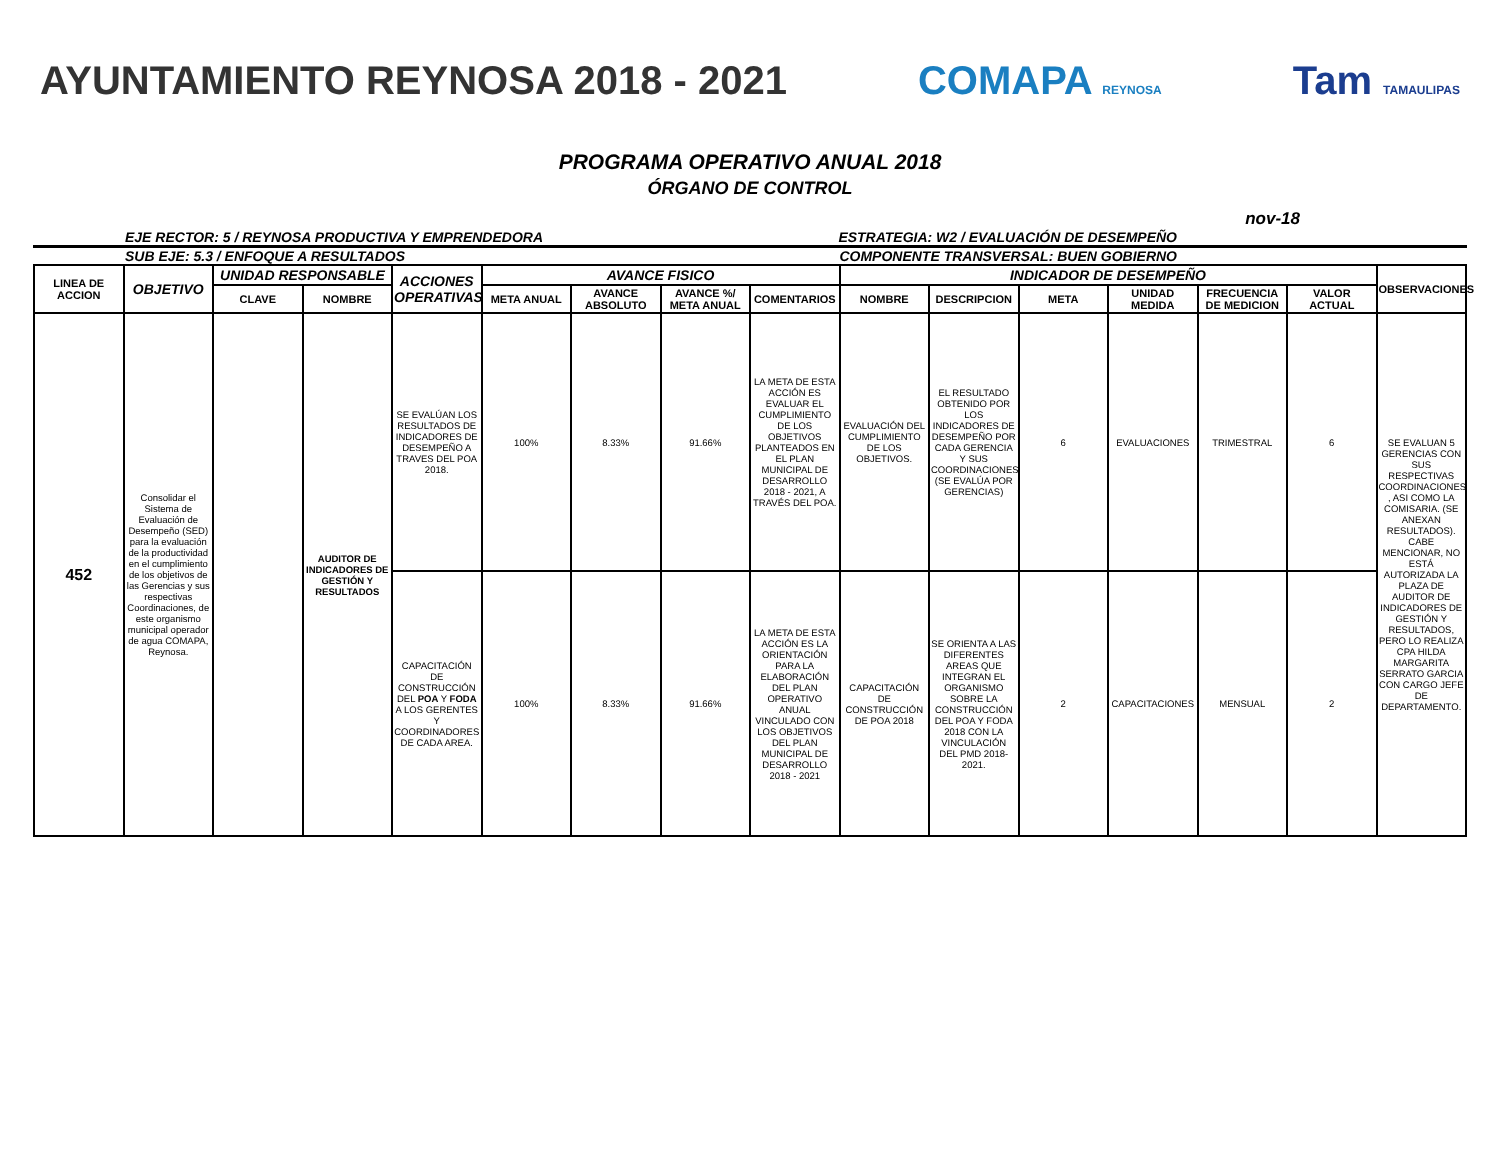AYUNTAMIENTO REYNOSA 2018 - 2021 COMAPA REYNOSA Tam TAMAULIPAS
PROGRAMA OPERATIVO ANUAL 2018
ÓRGANO DE CONTROL
nov-18
EJE RECTOR: 5 / REYNOSA PRODUCTIVA Y EMPRENDEDORA ESTRATEGIA: W2 / EVALUACIÓN DE DESEMPEÑO
SUB EJE: 5.3 / ENFOQUE A RESULTADOS COMPONENTE TRANSVERSAL: BUEN GOBIERNO
| LINEA DE ACCION | OBJETIVO | UNIDAD RESPONSABLE | | ACCIONES OPERATIVAS | AVANCE FISICO | | | | INDICADOR DE DESEMPEÑO | | | | | | OBSERVACIONES |
| --- | --- | --- | --- | --- | --- | --- | --- | --- | --- | --- | --- | --- | --- | --- | --- |
| | | CLAVE | NOMBRE | | META ANUAL | AVANCE ABSOLUTO | AVANCE %/ META ANUAL | COMENTARIOS | NOMBRE | DESCRIPCION | META | UNIDAD MEDIDA | FRECUENCIA DE MEDICION | VALOR ACTUAL | |
| 452 | Consolidar el Sistema de Evaluación de Desempeño (SED) para la evaluación de la productividad en el cumplimiento de los objetivos de las Gerencias y sus respectivas Coordinaciones, de este organismo municipal operador de agua COMAPA, Reynosa. | | AUDITOR DE INDICADORES DE GESTIÓN Y RESULTADOS | SE EVALÚAN LOS RESULTADOS DE INDICADORES DE DESEMPEÑO A TRAVES DEL POA 2018. | 100% | 8.33% | 91.66% | LA META DE ESTA ACCIÓN ES EVALUAR EL CUMPLIMIENTO DE LOS OBJETIVOS PLANTEADOS EN EL PLAN MUNICIPAL DE DESARROLLO 2018 - 2021, A TRAVÉS DEL POA. | EVALUACIÓN DEL CUMPLIMIENTO DE LOS OBJETIVOS. | EL RESULTADO OBTENIDO POR LOS INDICADORES DE DESEMPEÑO POR CADA GERENCIA Y SUS COORDINACIONES (SE EVALÚA POR GERENCIAS) | 6 | EVALUACIONES | TRIMESTRAL | 6 | SE EVALUAN 5 GERENCIAS CON SUS RESPECTIVAS COORDINACIONES , ASI COMO LA COMISARIA. (SE ANEXAN RESULTADOS). CABE MENCIONAR, NO ESTÁ AUTORIZADA LA PLAZA DE AUDITOR DE INDICADORES DE GESTIÓN Y RESULTADOS, PERO LO REALIZA CPA HILDA MARGARITA SERRATO GARCIA CON CARGO JEFE DE DEPARTAMENTO. |
| | | | | CAPACITACIÓN DE CONSTRUCCIÓN DEL POA Y FODA A LOS GERENTES Y COORDINADORES DE CADA AREA. | 100% | 8.33% | 91.66% | LA META DE ESTA ACCIÓN ES LA ORIENTACIÓN PARA LA ELABORACIÓN DEL PLAN OPERATIVO ANUAL VINCULADO CON LOS OBJETIVOS DEL PLAN MUNICIPAL DE DESARROLLO 2018 - 2021 | CAPACITACIÓN DE CONSTRUCCIÓN DE POA 2018 | SE ORIENTA A LAS DIFERENTES AREAS QUE INTEGRAN EL ORGANISMO SOBRE LA CONSTRUCCIÓN DEL POA Y FODA 2018 CON LA VINCULACIÓN DEL PMD 2018-2021. | 2 | CAPACITACIONES | MENSUAL | 2 | |